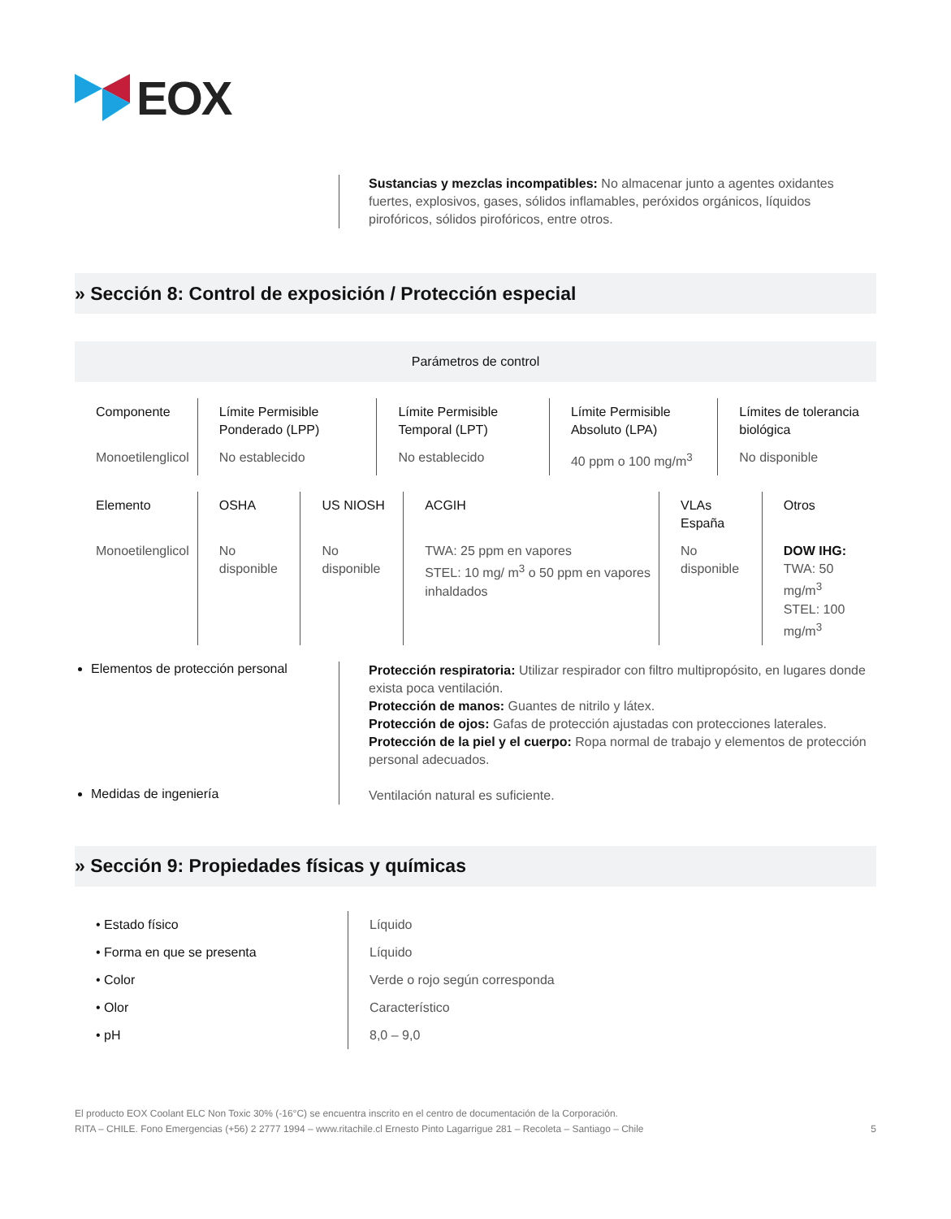EOX
Sustancias y mezclas incompatibles: No almacenar junto a agentes oxidantes fuertes, explosivos, gases, sólidos inflamables, peróxidos orgánicos, líquidos pirofóricos, sólidos pirofóricos, entre otros.
» Sección 8: Control de exposición / Protección especial
Parámetros de control
| Componente | Límite Permisible Ponderado (LPP) | Límite Permisible Temporal (LPT) | Límite Permisible Absoluto (LPA) | Límites de tolerancia biológica |
| Monoetilenglicol | No establecido | No establecido | 40 ppm o 100 mg/m<sup>3</sup> | No disponible |
| Elemento | OSHA | US NIOSH | ACGIH | VLAs España | Otros |
| Monoetilenglicol | No disponible | No disponible | TWA: 25 ppm en vapores STEL: 10 mg/ m<sup>3</sup> o 50 ppm en vapores inhaldados | No disponible | DOW IHG: TWA: 50 mg/m<sup>3</sup> STEL: 100 mg/m<sup>3</sup> |
Elementos de protección personal
Protección respiratoria: Utilizar respirador con filtro multipropósito, en lugares donde exista poca ventilación.
Protección de manos: Guantes de nitrilo y látex.
Protección de ojos: Gafas de protección ajustadas con protecciones laterales.
Protección de la piel y el cuerpo: Ropa normal de trabajo y elementos de protección personal adecuados.
Ventilación natural es suficiente.
Medidas de ingeniería
» Sección 9: Propiedades físicas y químicas
| • Estado físico | Líquido |
| • Forma en que se presenta | Líquido |
| • Color | Verde o rojo según corresponda |
| • Olor | Característico |
| • pH | 8,0 – 9,0 |
El producto EOX Coolant ELC Non Toxic 30% (-16°C) se encuentra inscrito en el centro de documentación de la Corporación.
RITA – CHILE. Fono Emergencias (+56) 2 2777 1994 – www.ritachile.cl Ernesto Pinto Lagarrigue 281 – Recoleta – Santiago – Chile
5